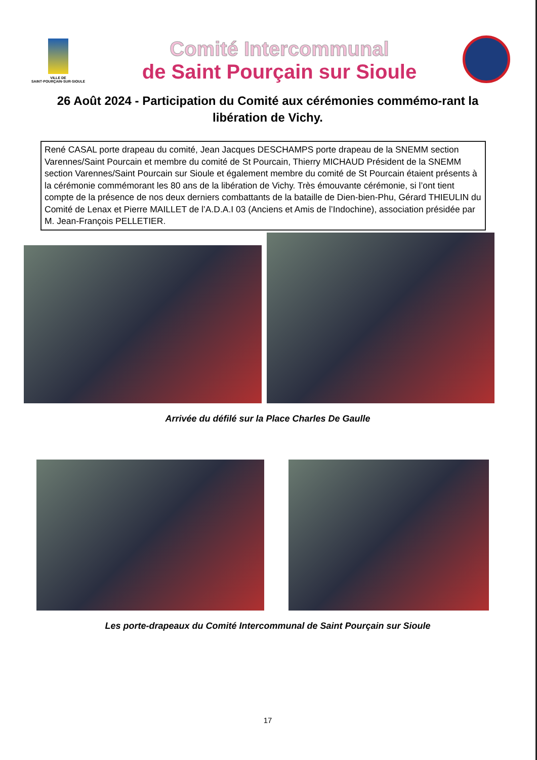VILLE DE
SAINT·POURÇAIN·SUR·SIOULE
Comité Intercommunal
de Saint Pourçain sur Sioule
26 Août 2024 - Participation du Comité aux cérémonies commémo-rant la libération de Vichy.
René CASAL porte drapeau du comité, Jean Jacques DESCHAMPS porte drapeau de la SNEMM section Varennes/Saint Pourcain et membre du comité de St Pourcain, Thierry MICHAUD Président de la SNEMM section Varennes/Saint Pourcain sur Sioule et également membre du comité de St Pourcain étaient présents à la cérémonie commémorant les 80 ans de la libération de Vichy. Très émouvante cérémonie, si l’ont tient compte de la présence de nos deux derniers combattants de la bataille de Dien-bien-Phu, Gérard THIEULIN du Comité de Lenax et Pierre MAILLET de l’A.D.A.I 03 (Anciens et Amis de l’Indochine), association présidée par M. Jean-François PELLETIER.
Arrivée du défilé sur la Place Charles De Gaulle
Les porte-drapeaux du Comité Intercommunal de Saint Pourçain sur Sioule
17